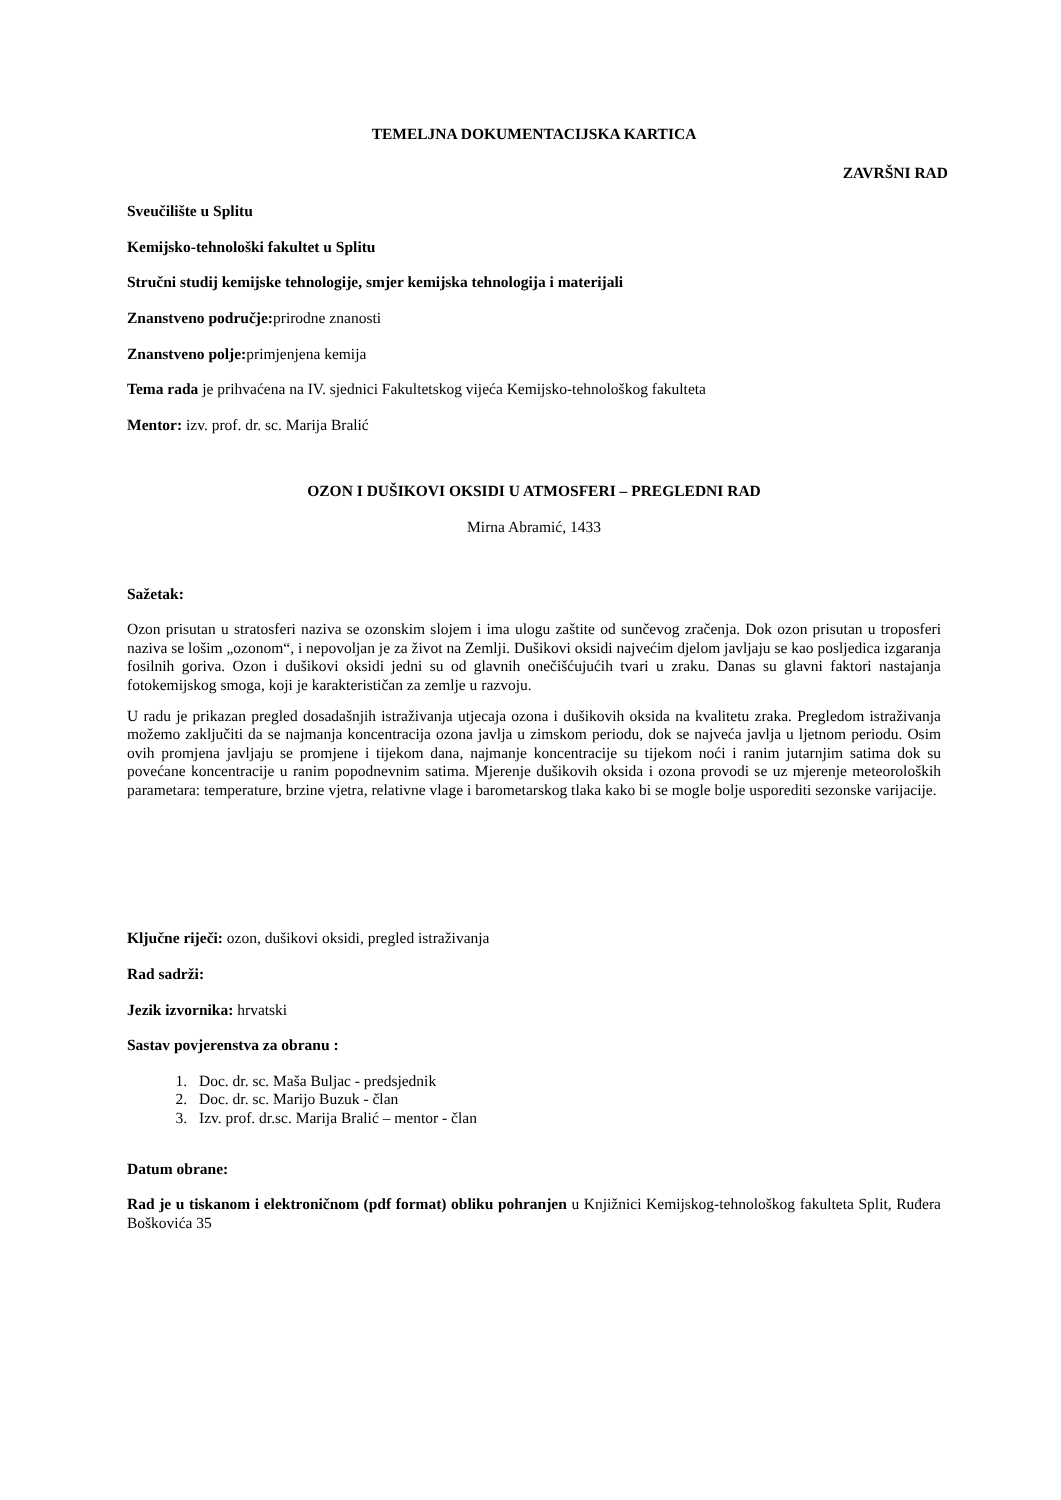TEMELJNA DOKUMENTACIJSKA KARTICA
ZAVRŠNI RAD
Sveučilište u Splitu
Kemijsko-tehnološki fakultet u Splitu
Stručni studij kemijske tehnologije, smjer kemijska tehnologija i materijali
Znanstveno područje: prirodne znanosti
Znanstveno polje: primjenjena kemija
Tema rada je prihvaćena na IV. sjednici Fakultetskog vijeća Kemijsko-tehnološkog fakulteta
Mentor: izv. prof. dr. sc. Marija Bralić
OZON I DUŠIKOVI OKSIDI U ATMOSFERI – PREGLEDNI RAD
Mirna Abramić, 1433
Sažetak:
Ozon prisutan u stratosferi naziva se ozonskim slojem i ima ulogu zaštite od sunčevog zračenja. Dok ozon prisutan u troposferi naziva se lošim „ozonom“, i nepovoljan je za život na Zemlji. Dušikovi oksidi najvećim djelom javljaju se kao posljedica izgaranja fosilnih goriva. Ozon i dušikovi oksidi jedni su od glavnih onečišćujućih tvari u zraku. Danas su glavni faktori nastajanja fotokemijskog smoga, koji je karakterističan za zemlje u razvoju.
U radu je prikazan pregled dosadašnjih istraživanja utjecaja ozona i dušikovih oksida na kvalitetu zraka. Pregledom istraživanja možemo zaključiti da se najmanja koncentracija ozona javlja u zimskom periodu, dok se najveća javlja u ljetnom periodu. Osim ovih promjena javljaju se promjene i tijekom dana, najmanje koncentracije su tijekom noći i ranim jutarnjim satima dok su povećane koncentracije u ranim popodnevnim satima. Mjerenje dušikovih oksida i ozona provodi se uz mjerenje meteoroloških parametara: temperature, brzine vjetra, relativne vlage i barometarskog tlaka kako bi se mogle bolje usporediti sezonske varijacije.
Ključne riječi: ozon, dušikovi oksidi, pregled istraživanja
Rad sadrži:
Jezik izvornika: hrvatski
Sastav povjerenstva za obranu :
1. Doc. dr. sc. Maša Buljac - predsjednik
2. Doc. dr. sc. Marijo Buzuk - član
3. Izv. prof. dr.sc. Marija Bralić – mentor - član
Datum obrane:
Rad je u tiskanom i elektroničnom (pdf format) obliku pohranjen u Knjižnici Kemijskog-tehnološkog fakulteta Split, Ruđera Boškovića 35